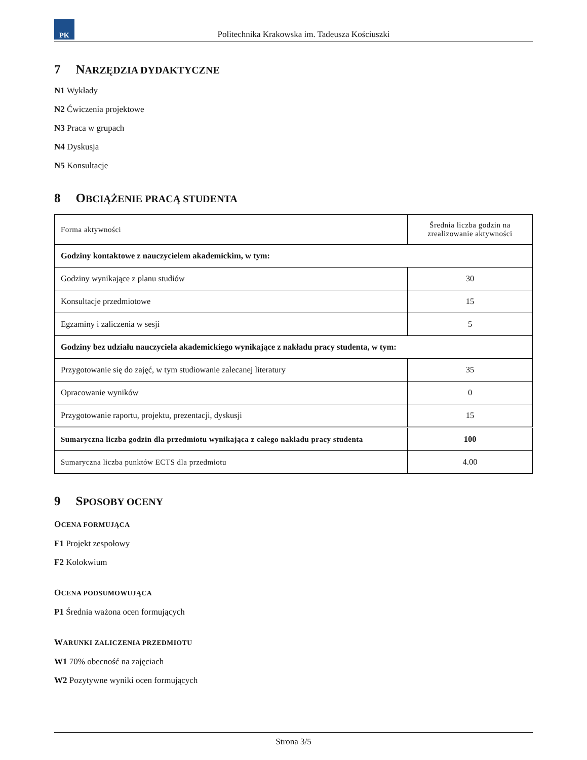PK
Politechnika Krakowska im. Tadeusza Kościuszki
7 NARZĘDZIA DYDAKTYCZNE
N1 Wykłady
N2 Ćwiczenia projektowe
N3 Praca w grupach
N4 Dyskusja
N5 Konsultacje
8 OBCIĄŻENIE PRACĄ STUDENTA
| Forma aktywności | Średnia liczba godzin na zrealizowanie aktywności |
| --- | --- |
| Godziny kontaktowe z nauczycielem akademickim, w tym: | |
| Godziny wynikające z planu studiów | 30 |
| Konsultacje przedmiotowe | 15 |
| Egzaminy i zaliczenia w sesji | 5 |
| Godziny bez udziału nauczyciela akademickiego wynikające z nakładu pracy studenta, w tym: | |
| Przygotowanie się do zajęć, w tym studiowanie zalecanej literatury | 35 |
| Opracowanie wyników | 0 |
| Przygotowanie raportu, projektu, prezentacji, dyskusji | 15 |
| Sumaryczna liczba godzin dla przedmiotu wynikająca z całego nakładu pracy studenta | 100 |
| Sumaryczna liczba punktów ECTS dla przedmiotu | 4.00 |
9 SPOSOBY OCENY
OCENA FORMUJĄCA
F1 Projekt zespołowy
F2 Kolokwium
OCENA PODSUMOWUJĄCA
P1 Średnia ważona ocen formujących
WARUNKI ZALICZENIA PRZEDMIOTU
W1 70% obecność na zajęciach
W2 Pozytywne wyniki ocen formujących
Strona 3/5